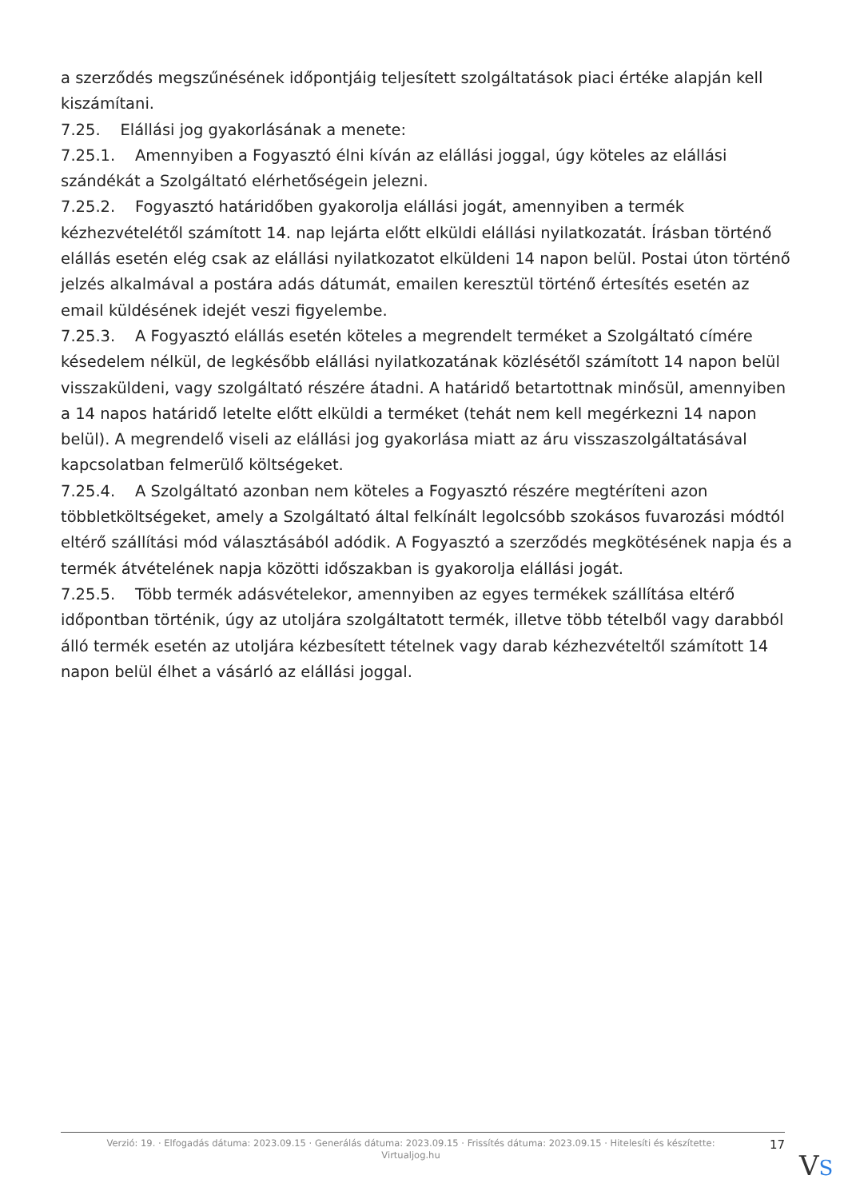a szerződés megszűnésének időpontjáig teljesített szolgáltatások piaci értéke alapján kell kiszámítani.
7.25. Elállási jog gyakorlásának a menete:
7.25.1. Amennyiben a Fogyasztó élni kíván az elállási joggal, úgy köteles az elállási szándékát a Szolgáltató elérhetőségein jelezni.
7.25.2. Fogyasztó határidőben gyakorolja elállási jogát, amennyiben a termék kézhezvételétől számított 14. nap lejárta előtt elküldi elállási nyilatkozatát. Írásban történő elállás esetén elég csak az elállási nyilatkozatot elküldeni 14 napon belül. Postai úton történő jelzés alkalmával a postára adás dátumát, emailen keresztül történő értesítés esetén az email küldésének idejét veszi figyelembe.
7.25.3. A Fogyasztó elállás esetén köteles a megrendelt terméket a Szolgáltató címére késedelem nélkül, de legkésőbb elállási nyilatkozatának közlésétől számított 14 napon belül visszaküldeni, vagy szolgáltató részére átadni. A határidő betartottnak minősül, amennyiben a 14 napos határidő letelte előtt elküldi a terméket (tehát nem kell megérkezni 14 napon belül). A megrendelő viseli az elállási jog gyakorlása miatt az áru visszaszolgáltatásával kapcsolatban felmerülő költségeket.
7.25.4. A Szolgáltató azonban nem köteles a Fogyasztó részére megtéríteni azon többletköltségeket, amely a Szolgáltató által felkínált legolcsóbb szokásos fuvarozási módtól eltérő szállítási mód választásából adódik. A Fogyasztó a szerződés megkötésének napja és a termék átvételének napja közötti időszakban is gyakorolja elállási jogát.
7.25.5. Több termék adásvételekor, amennyiben az egyes termékek szállítása eltérő időpontban történik, úgy az utoljára szolgáltatott termék, illetve több tételből vagy darabból álló termék esetén az utoljára kézbesített tételnek vagy darab kézhezvételtől számított 14 napon belül élhet a vásárló az elállási joggal.
Verzió: 19. · Elfogadás dátuma: 2023.09.15 · Generálás dátuma: 2023.09.15 · Frissítés dátuma: 2023.09.15 · Hitelesíti és készítette:
Virtualjog.hu
17
VS